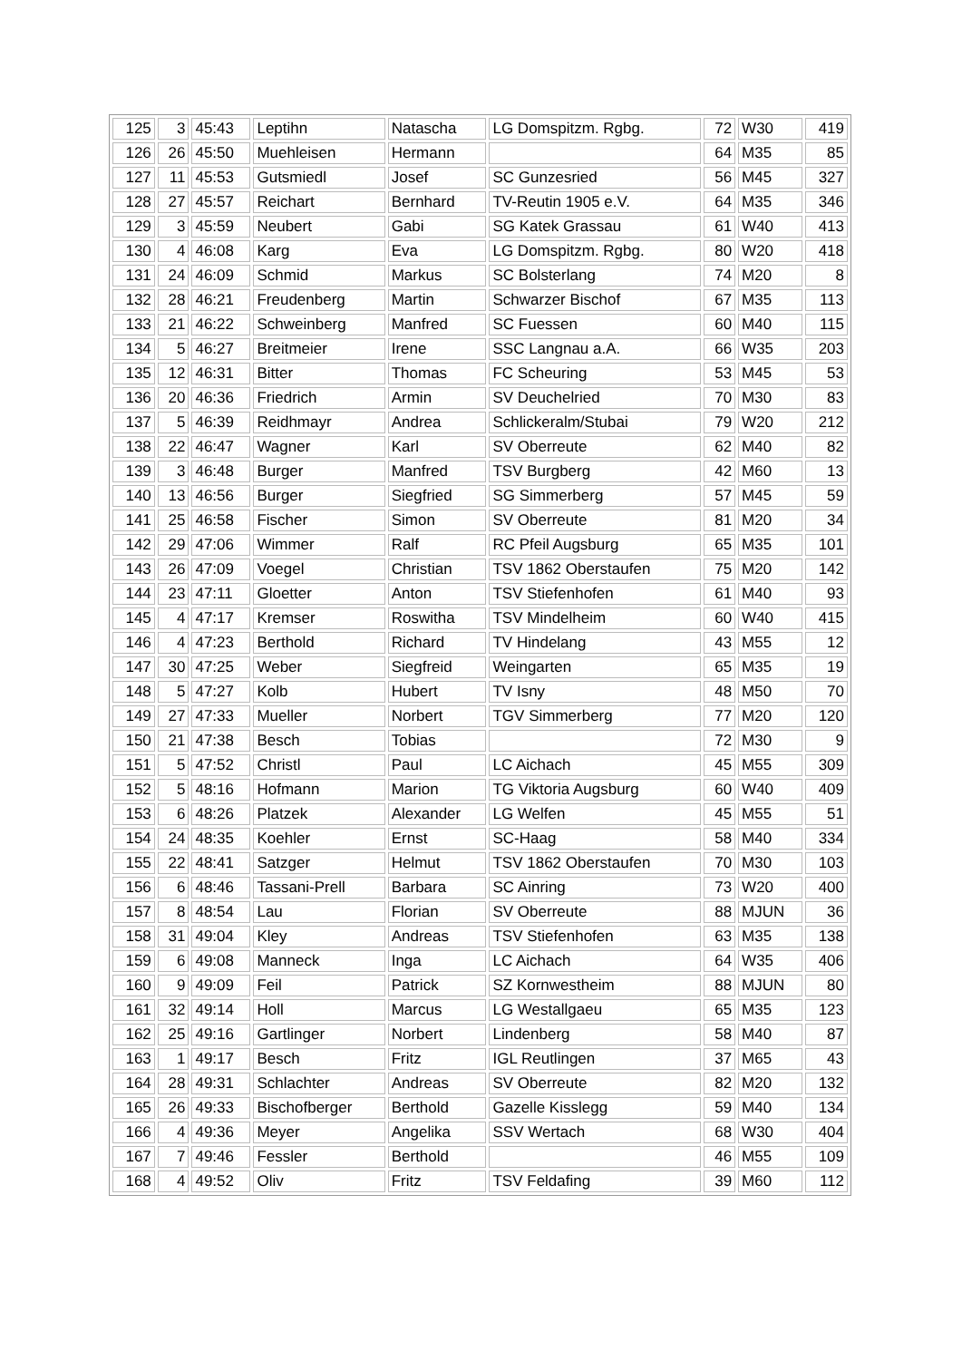| 125 | 3 | 45:43 | Leptihn | Natascha | LG Domspitzm. Rgbg. | 72 | W30 | 419 |
| 126 | 26 | 45:50 | Muehleisen | Hermann | | 64 | M35 | 85 |
| 127 | 11 | 45:53 | Gutsmiedl | Josef | SC Gunzesried | 56 | M45 | 327 |
| 128 | 27 | 45:57 | Reichart | Bernhard | TV-Reutin 1905 e.V. | 64 | M35 | 346 |
| 129 | 3 | 45:59 | Neubert | Gabi | SG Katek Grassau | 61 | W40 | 413 |
| 130 | 4 | 46:08 | Karg | Eva | LG Domspitzm. Rgbg. | 80 | W20 | 418 |
| 131 | 24 | 46:09 | Schmid | Markus | SC Bolsterlang | 74 | M20 | 8 |
| 132 | 28 | 46:21 | Freudenberg | Martin | Schwarzer Bischof | 67 | M35 | 113 |
| 133 | 21 | 46:22 | Schweinberg | Manfred | SC Fuessen | 60 | M40 | 115 |
| 134 | 5 | 46:27 | Breitmeier | Irene | SSC Langnau a.A. | 66 | W35 | 203 |
| 135 | 12 | 46:31 | Bitter | Thomas | FC Scheuring | 53 | M45 | 53 |
| 136 | 20 | 46:36 | Friedrich | Armin | SV Deuchelried | 70 | M30 | 83 |
| 137 | 5 | 46:39 | Reidhmayr | Andrea | Schlickeralm/Stubai | 79 | W20 | 212 |
| 138 | 22 | 46:47 | Wagner | Karl | SV Oberreute | 62 | M40 | 82 |
| 139 | 3 | 46:48 | Burger | Manfred | TSV Burgberg | 42 | M60 | 13 |
| 140 | 13 | 46:56 | Burger | Siegfried | SG Simmerberg | 57 | M45 | 59 |
| 141 | 25 | 46:58 | Fischer | Simon | SV Oberreute | 81 | M20 | 34 |
| 142 | 29 | 47:06 | Wimmer | Ralf | RC Pfeil Augsburg | 65 | M35 | 101 |
| 143 | 26 | 47:09 | Voegel | Christian | TSV 1862 Oberstaufen | 75 | M20 | 142 |
| 144 | 23 | 47:11 | Gloetter | Anton | TSV Stiefenhofen | 61 | M40 | 93 |
| 145 | 4 | 47:17 | Kremser | Roswitha | TSV Mindelheim | 60 | W40 | 415 |
| 146 | 4 | 47:23 | Berthold | Richard | TV Hindelang | 43 | M55 | 12 |
| 147 | 30 | 47:25 | Weber | Siegfreid | Weingarten | 65 | M35 | 19 |
| 148 | 5 | 47:27 | Kolb | Hubert | TV Isny | 48 | M50 | 70 |
| 149 | 27 | 47:33 | Mueller | Norbert | TGV Simmerberg | 77 | M20 | 120 |
| 150 | 21 | 47:38 | Besch | Tobias | | 72 | M30 | 9 |
| 151 | 5 | 47:52 | Christl | Paul | LC Aichach | 45 | M55 | 309 |
| 152 | 5 | 48:16 | Hofmann | Marion | TG Viktoria Augsburg | 60 | W40 | 409 |
| 153 | 6 | 48:26 | Platzek | Alexander | LG Welfen | 45 | M55 | 51 |
| 154 | 24 | 48:35 | Koehler | Ernst | SC-Haag | 58 | M40 | 334 |
| 155 | 22 | 48:41 | Satzger | Helmut | TSV 1862 Oberstaufen | 70 | M30 | 103 |
| 156 | 6 | 48:46 | Tassani-Prell | Barbara | SC Ainring | 73 | W20 | 400 |
| 157 | 8 | 48:54 | Lau | Florian | SV Oberreute | 88 | MJUN | 36 |
| 158 | 31 | 49:04 | Kley | Andreas | TSV Stiefenhofen | 63 | M35 | 138 |
| 159 | 6 | 49:08 | Manneck | Inga | LC Aichach | 64 | W35 | 406 |
| 160 | 9 | 49:09 | Feil | Patrick | SZ Kornwestheim | 88 | MJUN | 80 |
| 161 | 32 | 49:14 | Holl | Marcus | LG Westallgaeu | 65 | M35 | 123 |
| 162 | 25 | 49:16 | Gartlinger | Norbert | Lindenberg | 58 | M40 | 87 |
| 163 | 1 | 49:17 | Besch | Fritz | IGL Reutlingen | 37 | M65 | 43 |
| 164 | 28 | 49:31 | Schlachter | Andreas | SV Oberreute | 82 | M20 | 132 |
| 165 | 26 | 49:33 | Bischofberger | Berthold | Gazelle Kisslegg | 59 | M40 | 134 |
| 166 | 4 | 49:36 | Meyer | Angelika | SSV Wertach | 68 | W30 | 404 |
| 167 | 7 | 49:46 | Fessler | Berthold | | 46 | M55 | 109 |
| 168 | 4 | 49:52 | Oliv | Fritz | TSV Feldafing | 39 | M60 | 112 |